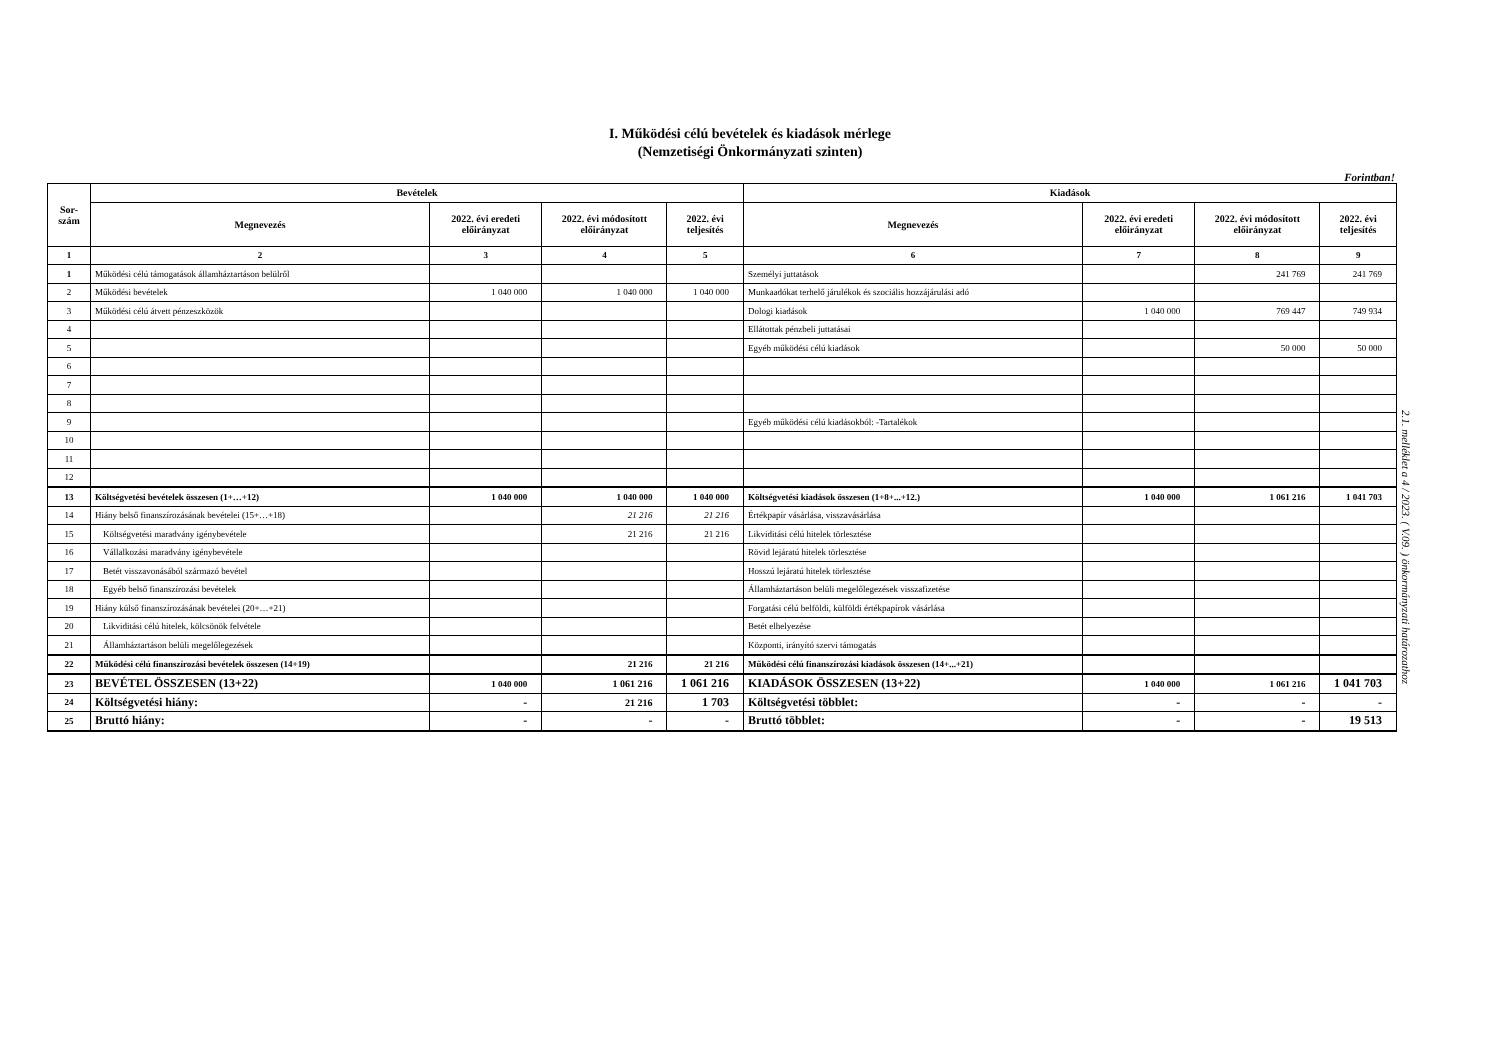I. Működési célú bevételek és kiadások mérlege
(Nemzetiségi Önkormányzati szinten)
Forintban!
| Sor- szám | Bevételek | | | | Kiadások | | | |
| --- | --- | --- | --- | --- | --- | --- | --- | --- |
| | Megnevezés | 2022. évi eredeti előirányzat | 2022. évi módosított előirányzat | 2022. évi teljesítés | Megnevezés | 2022. évi eredeti előirányzat | 2022. évi módosított előirányzat | 2022. évi teljesítés |
| 1 | 2 | 3 | 4 | 5 | 6 | 7 | 8 | 9 |
| 1 | Működési célú támogatások államháztartáson belülről | | | | Személyi juttatások | | 241 769 | 241 769 |
| 2 | Működési bevételek | 1 040 000 | 1 040 000 | 1 040 000 | Munkaadókat terhelő járulékok és szociális hozzájárulási adó | | | |
| 3 | Működési célú átvett pénzeszközök | | | | Dologi kiadások | 1 040 000 | 769 447 | 749 934 |
| 4 | | | | | Ellátottak pénzbeli juttatásai | | | |
| 5 | | | | | Egyéb működési célú kiadások | | 50 000 | 50 000 |
| 6 | | | | | | | | |
| 7 | | | | | | | | |
| 8 | | | | | | | | |
| 9 | | | | | Egyéb működési célú kiadásokból: -Tartalékok | | | |
| 10 | | | | | | | | |
| 11 | | | | | | | | |
| 12 | | | | | | | | |
| 13 | Költségvetési bevételek összesen (1+…+12) | 1 040 000 | 1 040 000 | 1 040 000 | Költségvetési kiadások összesen (1+8+...+12.) | 1 040 000 | 1 061 216 | 1 041 703 |
| 14 | Hiány belső finanszírozásának bevételei (15+…+18) | | 21 216 | 21 216 | Értékpapír vásárlása, visszavásárlása | | | |
| 15 | Költségvetési maradvány igénybevétele | | 21 216 | 21 216 | Likviditási célú hitelek törlesztése | | | |
| 16 | Vállalkozási maradvány igénybevétele | | | | Rövid lejáratú hitelek törlesztése | | | |
| 17 | Betét visszavonásából származó bevétel | | | | Hosszú lejáratú hitelek törlesztése | | | |
| 18 | Egyéb belső finanszírozási bevételek | | | | Államháztartáson belüli megelőlegezések visszafizetése | | | |
| 19 | Hiány külső finanszírozásának bevételei (20+…+21) | | | | Forgatási célú belföldi, külföldi értékpapírok vásárlása | | | |
| 20 | Likviditási célú hitelek, kölcsönök felvétele | | | | Betét elhelyezése | | | |
| 21 | Államháztartáson belüli megelőlegezések | | | | Központi, irányító szervi támogatás | | | |
| 22 | Működési célú finanszírozási bevételek összesen (14+19) | | 21 216 | 21 216 | Működési célú finanszírozási kiadások összesen (14+...+21) | | | |
| 23 | BEVÉTEL ÖSSZESEN (13+22) | 1 040 000 | 1 061 216 | 1 061 216 | KIADÁSOK ÖSSZESEN (13+22) | 1 040 000 | 1 061 216 | 1 041 703 |
| 24 | Költségvetési hiány: | - | 21 216 | 1 703 | Költségvetési többlet: | - | - | - |
| 25 | Bruttó hiány: | - | - | - | Bruttó többlet: | - | - | 19 513 |
2.1. melléklet a 4 / 2023. ( V.09. ) önkormányzati határozathoz